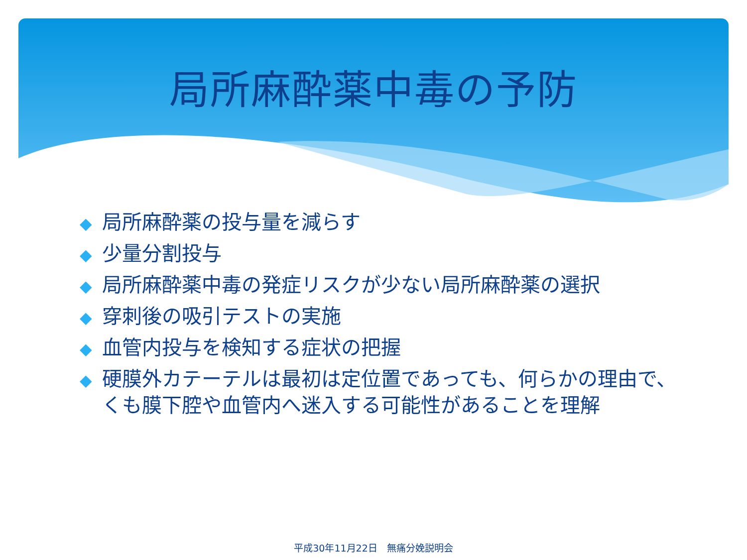局所麻酔薬中毒の予防
◆ 局所麻酔薬の投与量を減らす
◆ 少量分割投与
◆ 局所麻酔薬中毒の発症リスクが少ない局所麻酔薬の選択
◆ 穿刺後の吸引テストの実施
◆ 血管内投与を検知する症状の把握
◆ 硬膜外カテーテルは最初は定位置であっても、何らかの理由で、くも膜下腔や血管内へ迷入する可能性があることを理解
平成30年11月22日　無痛分娩説明会